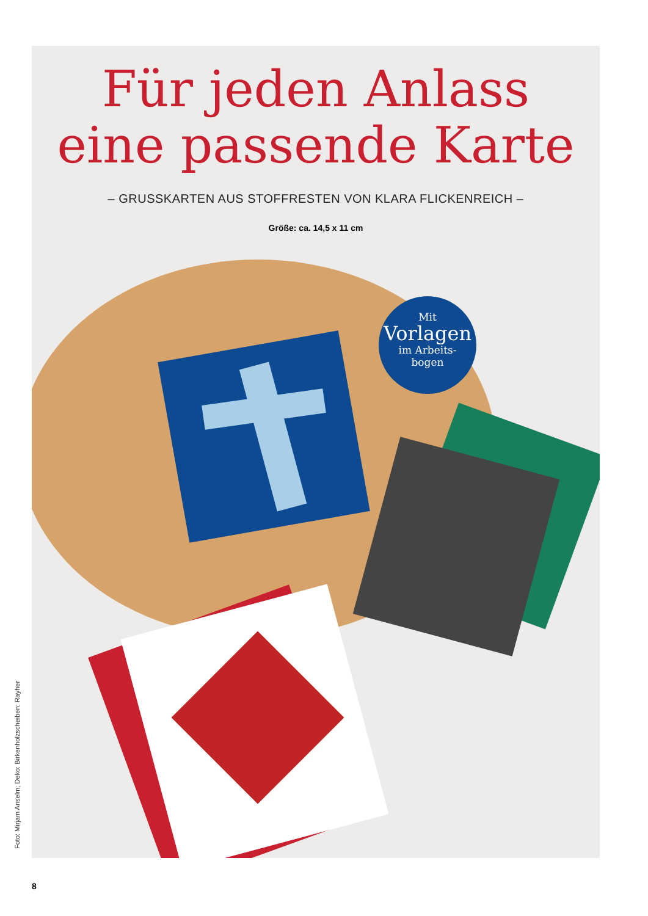Für jeden Anlass
eine passende Karte
– GRUSSKARTEN AUS STOFFRESTEN VON KLARA FLICKENREICH –
Größe: ca. 14,5 x 11 cm
Mit
Vorlagen
im Arbeits-
bogen
Foto: Mirjam Anselm; Deko: Birkenholzscheiben: Rayher
8